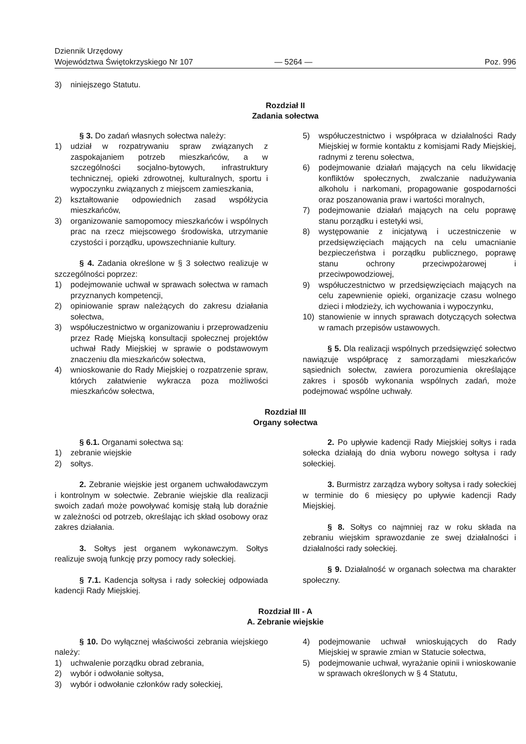Dziennik Urzędowy
Województwa Świętokrzyskiego Nr 107
— 5264 —
Poz. 996
3) niniejszego Statutu.
Rozdział II
Zadania sołectwa
§ 3. Do zadań własnych sołectwa należy:
1) udział w rozpatrywaniu spraw związanych z zaspokajaniem potrzeb mieszkańców, a w szczególności socjalno-bytowych, infrastruktury technicznej, opieki zdrowotnej, kulturalnych, sportu i wypoczynku związanych z miejscem zamieszkania,
2) kształtowanie odpowiednich zasad współżycia mieszkańców,
3) organizowanie samopomocy mieszkańców i wspólnych prac na rzecz miejscowego środowiska, utrzymanie czystości i porządku, upowszechnianie kultury.
§ 4. Zadania określone w § 3 sołectwo realizuje w szczególności poprzez:
1) podejmowanie uchwał w sprawach sołectwa w ramach przyznanych kompetencji,
2) opiniowanie spraw należących do zakresu działania sołectwa,
3) współuczestnictwo w organizowaniu i przeprowadzeniu przez Radę Miejską konsultacji społecznej projektów uchwał Rady Miejskiej w sprawie o podstawowym znaczeniu dla mieszkańców sołectwa,
4) wnioskowanie do Rady Miejskiej o rozpatrzenie spraw, których załatwienie wykracza poza możliwości mieszkańców sołectwa,
5) współuczestnictwo i współpraca w działalności Rady Miejskiej w formie kontaktu z komisjami Rady Miejskiej, radnymi z terenu sołectwa,
6) podejmowanie działań mających na celu likwidację konfliktów społecznych, zwalczanie nadużywania alkoholu i narkomani, propagowanie gospodarności oraz poszanowania praw i wartości moralnych,
7) podejmowanie działań mających na celu poprawę stanu porządku i estetyki wsi,
8) występowanie z inicjatywą i uczestniczenie w przedsięwzięciach mających na celu umacnianie bezpieczeństwa i porządku publicznego, poprawę stanu ochrony przeciwpożarowej i przeciwpowodziowej,
9) współuczestnictwo w przedsięwzięciach mających na celu zapewnienie opieki, organizacje czasu wolnego dzieci i młodzieży, ich wychowania i wypoczynku,
10) stanowienie w innych sprawach dotyczących sołectwa w ramach przepisów ustawowych.
§ 5. Dla realizacji wspólnych przedsięwzięć sołectwo nawiązuje współpracę z samorządami mieszkańców sąsiednich sołectw, zawiera porozumienia określające zakres i sposób wykonania wspólnych zadań, może podejmować wspólne uchwały.
Rozdział III
Organy sołectwa
§ 6.1. Organami sołectwa są:
1) zebranie wiejskie
2) sołtys.
2. Zebranie wiejskie jest organem uchwałodawczym i kontrolnym w sołectwie. Zebranie wiejskie dla realizacji swoich zadań może powoływać komisję stałą lub doraźnie w zależności od potrzeb, określając ich skład osobowy oraz zakres działania.
3. Sołtys jest organem wykonawczym. Sołtys realizuje swoją funkcję przy pomocy rady sołeckiej.
§ 7.1. Kadencja sołtysa i rady sołeckiej odpowiada kadencji Rady Miejskiej.
2. Po upływie kadencji Rady Miejskiej sołtys i rada sołecka działają do dnia wyboru nowego sołtysa i rady sołeckiej.
3. Burmistrz zarządza wybory sołtysa i rady sołeckiej w terminie do 6 miesięcy po upływie kadencji Rady Miejskiej.
§ 8. Sołtys co najmniej raz w roku składa na zebraniu wiejskim sprawozdanie ze swej działalności i działalności rady sołeckiej.
§ 9. Działalność w organach sołectwa ma charakter społeczny.
Rozdział III - A
A. Zebranie wiejskie
§ 10. Do wyłącznej właściwości zebrania wiejskiego należy:
1) uchwalenie porządku obrad zebrania,
2) wybór i odwołanie sołtysa,
3) wybór i odwołanie członków rady sołeckiej,
4) podejmowanie uchwał wnioskujących do Rady Miejskiej w sprawie zmian w Statucie sołectwa,
5) podejmowanie uchwał, wyrażanie opinii i wnioskowanie w sprawach określonych w § 4 Statutu,